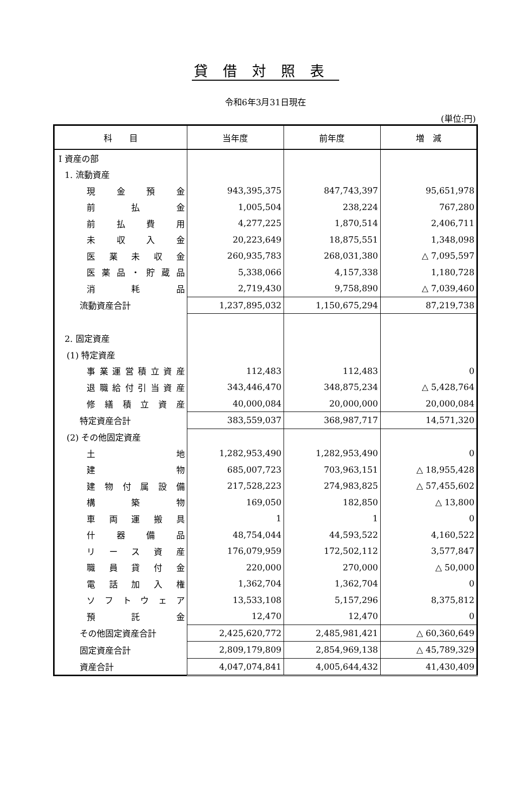貸借対照表
令和6年3月31日現在
(単位:円)
| 科 目 | 当年度 | 前年度 | 増 減 |
| --- | --- | --- | --- |
| Ⅰ 資産の部 | | | |
| 1. 流動資産 | | | |
| 現金預金 | 943,395,375 | 847,743,397 | 95,651,978 |
| 前払金 | 1,005,504 | 238,224 | 767,280 |
| 前払費用 | 4,277,225 | 1,870,514 | 2,406,711 |
| 未収入金 | 20,223,649 | 18,875,551 | 1,348,098 |
| 医業未収金 | 260,935,783 | 268,031,380 | △ 7,095,597 |
| 医薬品・貯蔵品 | 5,338,066 | 4,157,338 | 1,180,728 |
| 消耗品 | 2,719,430 | 9,758,890 | △ 7,039,460 |
| 流動資産合計 | 1,237,895,032 | 1,150,675,294 | 87,219,738 |
| 2. 固定資産 | | | |
| (1) 特定資産 | | | |
| 事業運営積立資産 | 112,483 | 112,483 | 0 |
| 退職給付引当資産 | 343,446,470 | 348,875,234 | △ 5,428,764 |
| 修繕積立資産 | 40,000,084 | 20,000,000 | 20,000,084 |
| 特定資産合計 | 383,559,037 | 368,987,717 | 14,571,320 |
| (2) その他固定資産 | | | |
| 土地 | 1,282,953,490 | 1,282,953,490 | 0 |
| 建物 | 685,007,723 | 703,963,151 | △ 18,955,428 |
| 建物付属設備 | 217,528,223 | 274,983,825 | △ 57,455,602 |
| 構築物 | 169,050 | 182,850 | △ 13,800 |
| 車両運搬具 | 1 | 1 | 0 |
| 什器備品 | 48,754,044 | 44,593,522 | 4,160,522 |
| リース資産 | 176,079,959 | 172,502,112 | 3,577,847 |
| 職員貸付金 | 220,000 | 270,000 | △ 50,000 |
| 電話加入権 | 1,362,704 | 1,362,704 | 0 |
| ソフトウェア | 13,533,108 | 5,157,296 | 8,375,812 |
| 預託金 | 12,470 | 12,470 | 0 |
| その他固定資産合計 | 2,425,620,772 | 2,485,981,421 | △ 60,360,649 |
| 固定資産合計 | 2,809,179,809 | 2,854,969,138 | △ 45,789,329 |
| 資産合計 | 4,047,074,841 | 4,005,644,432 | 41,430,409 |